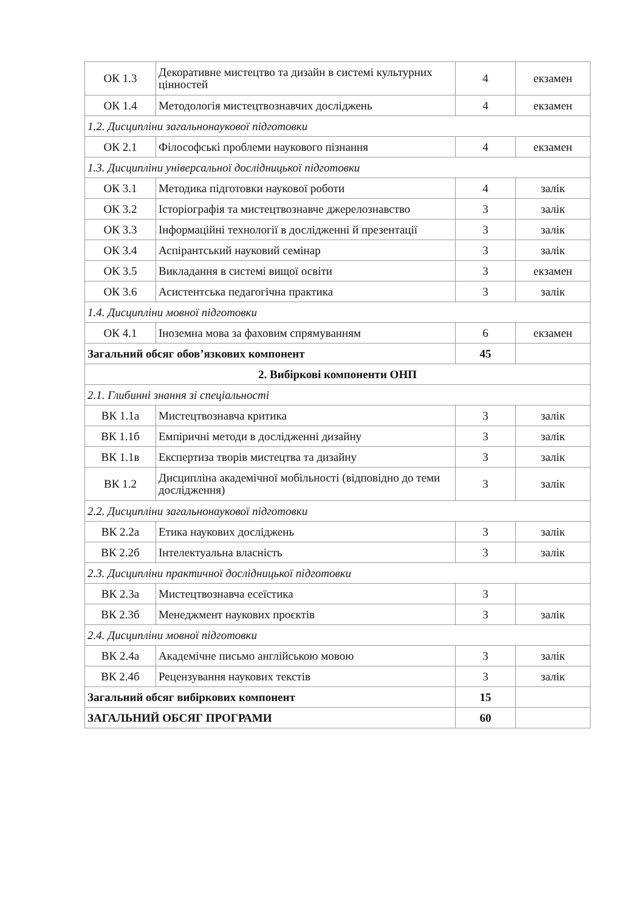| ОК 1.3 | Декоративне мистецтво та дизайн в системі культурних цінностей | 4 | екзамен |
| ОК 1.4 | Методологія мистецтвознавчих досліджень | 4 | екзамен |
| 1.2. Дисципліни загальнонаукової підготовки | | | |
| ОК 2.1 | Філософські проблеми наукового пізнання | 4 | екзамен |
| 1.3. Дисципліни універсальної дослідницької підготовки | | | |
| ОК 3.1 | Методика підготовки наукової роботи | 4 | залік |
| ОК 3.2 | Історіографія та мистецтвознавче джерелознавство | 3 | залік |
| ОК 3.3 | Інформаційні технології в дослідженні й презентації | 3 | залік |
| ОК 3.4 | Аспірантський науковий семінар | 3 | залік |
| ОК 3.5 | Викладання в системі вищої освіти | 3 | екзамен |
| ОК 3.6 | Асистентська педагогічна практика | 3 | залік |
| 1.4. Дисципліни мовної підготовки | | | |
| ОК 4.1 | Іноземна мова за фаховим спрямуванням | 6 | екзамен |
| Загальний обсяг обов’язкових компонент | | 45 | |
| 2. Вибіркові компоненти ОНП | | | |
| 2.1. Глибинні знання зі спеціальності | | | |
| ВК 1.1а | Мистецтвознавча критика | 3 | залік |
| ВК 1.1б | Емпіричні методи в дослідженні дизайну | 3 | залік |
| ВК 1.1в | Експертиза творів мистецтва та дизайну | 3 | залік |
| ВК 1.2 | Дисципліна академічної мобільності (відповідно до теми дослідження) | 3 | залік |
| 2.2. Дисципліни загальнонаукової підготовки | | | |
| ВК 2.2а | Етика наукових досліджень | 3 | залік |
| ВК 2.2б | Інтелектуальна власність | 3 | залік |
| 2.3. Дисципліни практичної дослідницької підготовки | | | |
| ВК 2.3а | Мистецтвознавча есеїстика | 3 | |
| ВК 2.3б | Менеджмент наукових проєктів | 3 | залік |
| 2.4. Дисципліни мовної підготовки | | | |
| ВК 2.4а | Академічне письмо англійською мовою | 3 | залік |
| ВК 2.4б | Рецензування наукових текстів | 3 | залік |
| Загальний обсяг вибіркових компонент | | 15 | |
| ЗАГАЛЬНИЙ ОБСЯГ ПРОГРАМИ | | 60 | |